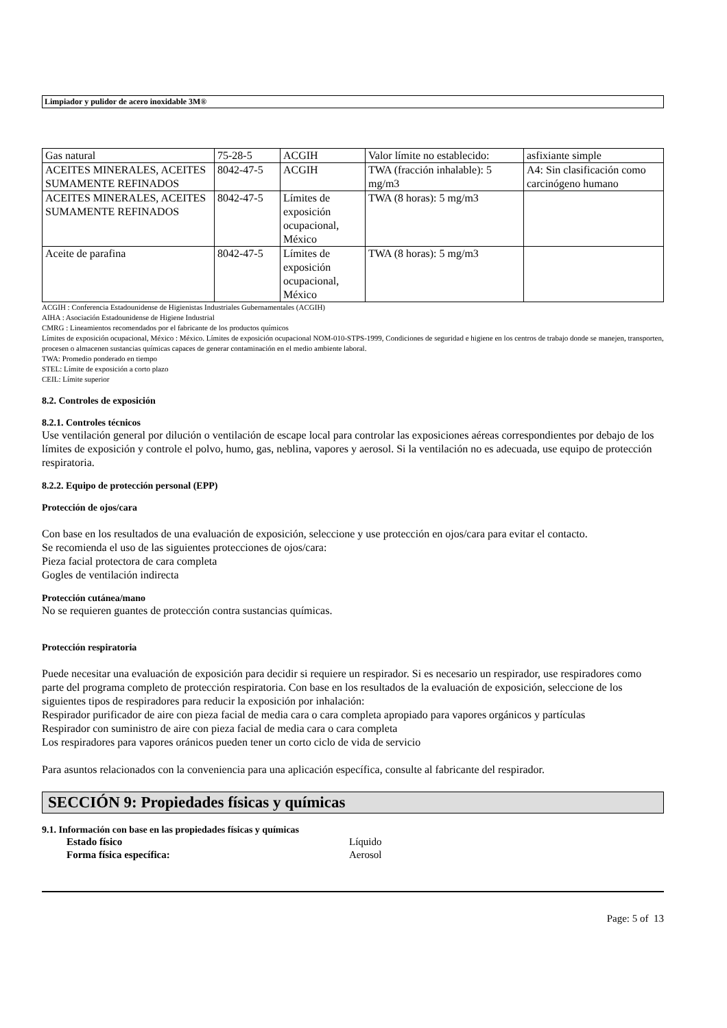Limpiador y pulidor de acero inoxidable 3M®
| Gas natural | 75-28-5 | ACGIH | Valor límite no establecido: | asfixiante simple |
| ACEITES MINERALES, ACEITES SUMAMENTE REFINADOS | 8042-47-5 | ACGIH | TWA (fracción inhalable): 5 mg/m3 | A4: Sin clasificación como carcinógeno humano |
| ACEITES MINERALES, ACEITES SUMAMENTE REFINADOS | 8042-47-5 | Límites de exposición ocupacional, México | TWA (8 horas): 5 mg/m3 | |
| Aceite de parafina | 8042-47-5 | Límites de exposición ocupacional, México | TWA (8 horas): 5 mg/m3 | |
ACGIH : Conferencia Estadounidense de Higienistas Industriales Gubernamentales (ACGIH)
AIHA : Asociación Estadounidense de Higiene Industrial
CMRG : Lineamientos recomendados por el fabricante de los productos químicos
Límites de exposición ocupacional, México : México. Límites de exposición ocupacional NOM-010-STPS-1999, Condiciones de seguridad e higiene en los centros de trabajo donde se manejen, transporten, procesen o almacenen sustancias químicas capaces de generar contaminación en el medio ambiente laboral.
TWA: Promedio ponderado en tiempo
STEL: Límite de exposición a corto plazo
CEIL: Límite superior
8.2. Controles de exposición
8.2.1. Controles técnicos
Use ventilación general por dilución o ventilación de escape local para controlar las exposiciones aéreas correspondientes por debajo de los límites de exposición y controle el polvo, humo, gas, neblina, vapores y aerosol. Si la ventilación no es adecuada, use equipo de protección respiratoria.
8.2.2. Equipo de protección personal (EPP)
Protección de ojos/cara
Con base en los resultados de una evaluación de exposición, seleccione y use protección en ojos/cara para evitar el contacto.
Se recomienda el uso de las siguientes protecciones de ojos/cara:
Pieza facial protectora de cara completa
Gogles de ventilación indirecta
Protección cutánea/mano
No se requieren guantes de protección contra sustancias químicas.
Protección respiratoria
Puede necesitar una evaluación de exposición para decidir si requiere un respirador. Si es necesario un respirador, use respiradores como parte del programa completo de protección respiratoria. Con base en los resultados de la evaluación de exposición, seleccione de los siguientes tipos de respiradores para reducir la exposición por inhalación:
Respirador purificador de aire con pieza facial de media cara o cara completa apropiado para vapores orgánicos y partículas
Respirador con suministro de aire con pieza facial de media cara o cara completa
Los respiradores para vapores oránicos pueden tener un corto ciclo de vida de servicio
Para asuntos relacionados con la conveniencia para una aplicación específica, consulte al fabricante del respirador.
SECCIÓN 9: Propiedades físicas y químicas
9.1. Información con base en las propiedades físicas y químicas
Estado físico Líquido
Forma física específica: Aerosol
Page: 5 of 13